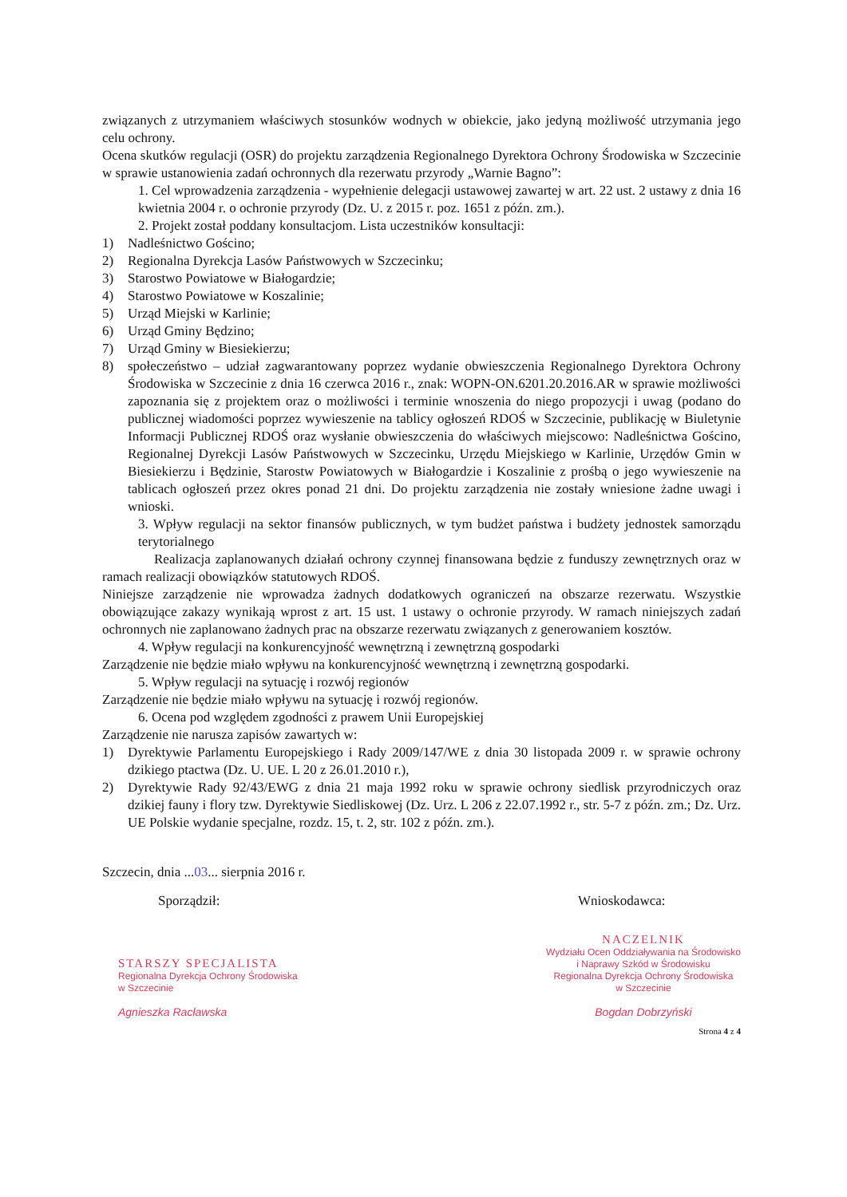związanych z utrzymaniem właściwych stosunków wodnych w obiekcie, jako jedyną możliwość utrzymania jego celu ochrony.
Ocena skutków regulacji (OSR) do projektu zarządzenia Regionalnego Dyrektora Ochrony Środowiska w Szczecinie w sprawie ustanowienia zadań ochronnych dla rezerwatu przyrody „Warnie Bagno”:
1. Cel wprowadzenia zarządzenia - wypełnienie delegacji ustawowej zawartej w art. 22 ust. 2 ustawy z dnia 16 kwietnia 2004 r. o ochronie przyrody (Dz. U. z 2015 r. poz. 1651 z późn. zm.).
2. Projekt został poddany konsultacjom. Lista uczestników konsultacji:
1) Nadleśnictwo Gościno;
2) Regionalna Dyrekcja Lasów Państwowych w Szczecinku;
3) Starostwo Powiatowe w Białogardzie;
4) Starostwo Powiatowe w Koszalinie;
5) Urząd Miejski w Karlinie;
6) Urząd Gminy Będzino;
7) Urząd Gminy w Biesiekierzu;
8) społeczeństwo – udział zagwarantowany poprzez wydanie obwieszczenia Regionalnego Dyrektora Ochrony Środowiska w Szczecinie z dnia 16 czerwca 2016 r., znak: WOPN-ON.6201.20.2016.AR w sprawie możliwości zapoznania się z projektem oraz o możliwości i terminie wnoszenia do niego propozycji i uwag (podano do publicznej wiadomości poprzez wywieszenie na tablicy ogłoszeń RDOŚ w Szczecinie, publikację w Biuletynie Informacji Publicznej RDOŚ oraz wysłanie obwieszczenia do właściwych miejscowo: Nadleśnictwa Gościno, Regionalnej Dyrekcji Lasów Państwowych w Szczecinku, Urzędu Miejskiego w Karlinie, Urzędów Gmin w Biesiekierzu i Będzinie, Starostw Powiatowych w Białogardzie i Koszalinie z prośbą o jego wywieszenie na tablicach ogłoszeń przez okres ponad 21 dni. Do projektu zarządzenia nie zostały wniesione żadne uwagi i wnioski.
3. Wpływ regulacji na sektor finansów publicznych, w tym budżet państwa i budżety jednostek samorządu terytorialnego
Realizacja zaplanowanych działań ochrony czynnej finansowana będzie z funduszy zewnętrznych oraz w ramach realizacji obowiązków statutowych RDOŚ.
Niniejsze zarządzenie nie wprowadza żadnych dodatkowych ograniczeń na obszarze rezerwatu. Wszystkie obowiązujące zakazy wynikają wprost z art. 15 ust. 1 ustawy o ochronie przyrody. W ramach niniejszych zadań ochronnych nie zaplanowano żadnych prac na obszarze rezerwatu związanych z generowaniem kosztów.
4. Wpływ regulacji na konkurencyjność wewnętrzną i zewnętrzną gospodarki
Zarządzenie nie będzie miało wpływu na konkurencyjność wewnętrzną i zewnętrzną gospodarki.
5. Wpływ regulacji na sytuację i rozwój regionów
Zarządzenie nie będzie miało wpływu na sytuację i rozwój regionów.
6. Ocena pod względem zgodności z prawem Unii Europejskiej
Zarządzenie nie narusza zapisów zawartych w:
1) Dyrektywie Parlamentu Europejskiego i Rady 2009/147/WE z dnia 30 listopada 2009 r. w sprawie ochrony dzikiego ptactwa (Dz. U. UE. L 20 z 26.01.2010 r.),
2) Dyrektywie Rady 92/43/EWG z dnia 21 maja 1992 roku w sprawie ochrony siedlisk przyrodniczych oraz dzikiej fauny i flory tzw. Dyrektywie Siedliskowej (Dz. Urz. L 206 z 22.07.1992 r., str. 5-7 z późn. zm.; Dz. Urz. UE Polskie wydanie specjalne, rozdz. 15, t. 2, str. 102 z późn. zm.).
Szczecin, dnia ...03... sierpnia 2016 r.
Sporządził:
STARSZY SPECJALISTA
Regionalna Dyrekcja Ochrony Środowiska
w Szczecinie
Agnieszka Racławska
Wnioskodawca:
NACZELNIK
Wydziału Ocen Oddziaływania na Środowisko
i Naprawy Szkód w Środowisku
Regionalna Dyrekcja Ochrony Środowiska
w Szczecinie
Bogdan Dobrzyński
Strona 4 z 4